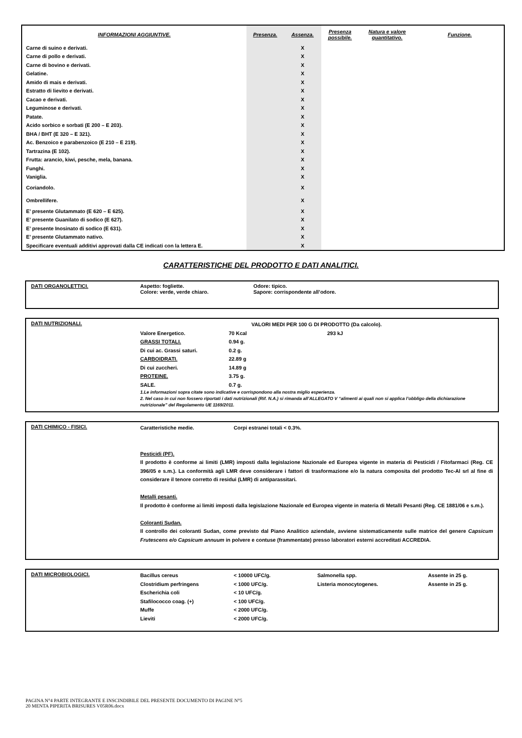| INFORMAZIONI AGGIUNTIVE. | Presenza. | Assenza. | Presenza possibile. | Natura e valore quantitativo. | Funzione. |
| --- | --- | --- | --- | --- | --- |
| Carne di suino e derivati. | | X | | | |
| Carne di pollo e derivati. | | X | | | |
| Carne di bovino e derivati. | | X | | | |
| Gelatine. | | X | | | |
| Amido di mais e derivati. | | X | | | |
| Estratto di lievito e derivati. | | X | | | |
| Cacao e derivati. | | X | | | |
| Leguminose e derivati. | | X | | | |
| Patate. | | X | | | |
| Acido sorbico e sorbati (E 200 – E 203). | | X | | | |
| BHA / BHT (E 320 – E 321). | | X | | | |
| Ac. Benzoico e parabenzoico (E 210 – E 219). | | X | | | |
| Tartrazina (E 102). | | X | | | |
| Frutta: arancio, kiwi, pesche, mela, banana. | | X | | | |
| Funghi. | | X | | | |
| Vaniglia. | | X | | | |
| Coriandolo. | | X | | | |
| Ombrellifere. | | X | | | |
| E’ presente Glutammato (E 620 – E 625). | | X | | | |
| E’ presente Guanilato di sodico (E 627). | | X | | | |
| E’ presente Inosinato di sodico (E 631). | | X | | | |
| E’ presente Glutammato nativo. | | X | | | |
| Specificare eventuali additivi approvati dalla CE indicati con la lettera E. | | X | | | |
CARATTERISTICHE DEL PRODOTTO E DATI ANALITICI.
DATI ORGANOLETTICI. Aspetto: fogliette. Odore: tipico.
Colore: verde, verde chiaro. Sapore: corrispondente all’odore.
DATI NUTRIZIONALI.
VALORI MEDI PER 100 G DI PRODOTTO (Da calcolo).
Valore Energetico. 70 Kcal 293 kJ
GRASSI TOTALI. 0.94 g.
Di cui ac. Grassi saturi. 0.2 g.
CARBOIDRATI. 22.89 g
Di cui zuccheri. 14.89 g
PROTEINE. 3.75 g.
SALE. 0.7 g.
1.Le informazioni sopra citate sono indicative e corrispondono alla nostra miglio esperienza.
2. Nel caso in cui non fossero riportati i dati nutrizionali (Rif. N.A.) si rimanda all’ALLEGATO V “alimenti ai quali non si applica l’obbligo della dichiarazione nutrizionale” del Regolamento UE 1169/2011.
DATI CHIMICO - FISICI.
Caratteristiche medie. Corpi estranei totali < 0.3%.
Pesticidi (PF).
Il prodotto è conforme ai limiti (LMR) imposti dalla legislazione Nazionale ed Europea vigente in materia di Pesticidi / Fitofarmaci (Reg. CE 396/05 e s.m.). La conformità agli LMR deve considerare i fattori di trasformazione e/o la natura composita del prodotto Tec-Al srl al fine di considerare il tenore corretto di residui (LMR) di antiparassitari.
Metalli pesanti.
Il prodotto è conforme ai limiti imposti dalla legislazione Nazionale ed Europea vigente in materia di Metalli Pesanti (Reg. CE 1881/06 e s.m.).
Coloranti Sudan.
Il controllo dei coloranti Sudan, come previsto dal Piano Analitico aziendale, avviene sistematicamente sulle matrice del genere Capsicum Frutescens e/o Capsicum annuum in polvere e contuse (frammentate) presso laboratori esterni accreditati ACCREDIA.
DATI MICROBIOLOGICI.
Bacillus cereus < 10000 UFC/g. Salmonella spp. Assente in 25 g.
Clostridium perfringens < 1000 UFC/g. Listeria monocytogenes. Assente in 25 g.
Escherichia coli < 10 UFC/g.
Stafilococco coag. (+) < 100 UFC/g.
Muffe < 2000 UFC/g.
Lieviti < 2000 UFC/g.
PAGINA N°4 PARTE INTEGRANTE E INSCINDIBILE DEL PRESENTE DOCUMENTO DI PAGINE N°5
20 MENTA PIPERITA BRISURES V05R06.docx